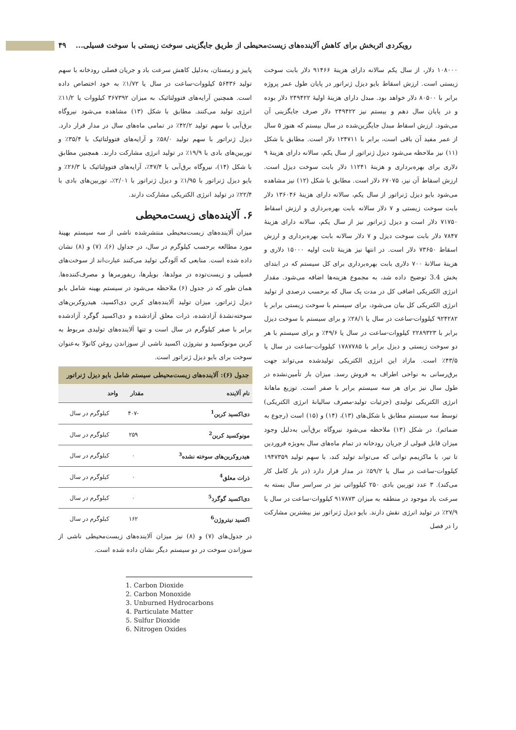رویکردی اثربخش برای کاهش آلاینده‌های زیست‌محیطی از طریق جایگزینی سوخت زیستی با سوخت فسیلی... ۴۹
۱۰۸۰۰۰ دلار، از سال یکم سالانه دارای هزینهٔ ۹۱۴۶۶ دلار بابت سوخت زیستی است. ارزش اسقاط بایو دیزل ژنراتور در پایان طول عمر پروژه برابر با ۸۰۵۰۰ دلار خواهد بود. مبدل دارای هزینهٔ اولیهٔ ۲۴۹۴۲۲ دلار بوده و در پایان سال دهم و بیستم نیز ۲۴۹۴۲۲ دلار صرف جایگزینی آن می‌شود. ارزش اسقاط مبدل جایگزین‌شده در سال بیستم که هنوز ۵ سال از عمر مفید آن باقی است، برابر با ۱۲۴۷۱۱ دلار است. مطابق با شکل (۱۱) نیز ملاحظه می‌شود دیزل ژنراتور از سال یکم، سالانه دارای هزینهٔ ۹ دلاری برای بهره‌برداری و هزینهٔ ۱۱۲۴۱ دلار بابت سوخت دیزل است. ارزش اسقاط آن نیز، ۶۷۰۷۵ دلار است. مطابق با شکل (۱۲) نیز مشاهده می‌شود بایو دیزل ژنراتور از سال یکم، سالانه دارای هزینهٔ ۱۳۶۰۴۶ دلار بابت سوخت زیستی و ۷ دلار سالانه بابت بهره‌برداری و ارزش اسقاط ۷۱۷۵۰ دلار است و دیزل ژنراتور نیز از سال یکم، سالانه دارای هزینهٔ ۷۸۴۷ دلار بابت سوخت دیزل و ۷ دلار سالانه بابت بهره‌برداری و ارزش اسقاط ۷۳۶۵۰ دلار است. در انتها نیز هزینهٔ ثابت اولیه ۱۵۰۰۰ دلاری و هزینهٔ سالانهٔ ۷۰۰ دلاری بابت بهره‌برداری برای کل سیستم که در ابتدای بخش 3.4 توضیح داده شد، به مجموع هزینه‌ها اضافه می‌شود. مقدار انرژی الکتریکی اضافی کل در مدت یک سال که برحسب درصدی از تولید انرژی الکتریکی کل بیان می‌شود، برای سیستم با سوخت زیستی برابر با ۹۲۴۲۸۲ کیلووات-ساعت در سال یا ۲۸/۱٪ و برای سیستم با سوخت دیزل برابر با ۲۲۸۹۳۲۳ کیلووات-ساعت در سال یا ۴۹/۶٪ و برای سیستم با هر دو سوخت زیستی و دیزل برابر با ۱۷۸۷۷۸۵ کیلووات-ساعت در سال یا ۴۳/۵٪ است. مازاد این انرژی الکتریکی تولیدشده می‌تواند جهت برق‌رسانی به نواحی اطراف به فروش رسد. میزان بار تأمین‌نشده در طول سال نیز برای هر سه سیستم برابر با صفر است. توزیع ماهانهٔ انرژی الکتریکی تولیدی (جزئیات تولید-مصرف سالیانهٔ انرژی الکتریکی) توسط سه سیستم مطابق با شکل‌های (۱۳)، (۱۴) و (۱۵) است (رجوع به ضمائم). در شکل (۱۳) ملاحظه می‌شود نیروگاه برق‌آبی به‌دلیل وجود میزان قابل قبولی از جریان رودخانه در تمام ماه‌های سال به‌ویژه فروردین تا تیر، با ماکزیمم توانی که می‌تواند تولید کند، با سهم تولید ۱۹۴۷۳۵۹ کیلووات-ساعت در سال یا ۵۹/۲٪ در مدار قرار دارد (در بار کامل کار می‌کند). ۳ عدد توربین بادی ۲۵۰ کیلوواتی نیز در سراسر سال بسته به سرعت باد موجود در منطقه به میزان ۹۱۷۸۷۳ کیلووات-ساعت در سال یا ۲۷/۹٪ در تولید انرژی نقش دارند. بایو دیزل ژنراتور نیز بیشترین مشارکت را در فصل
پاییز و زمستان، به‌دلیل کاهش سرعت باد و جریان فصلی رودخانه با سهم تولید ۵۶۴۳۶ کیلووات-ساعت در سال یا ۱/۷۲٪ به خود اختصاص داده است. همچنین آرایه‌های فتوولتائیک به میزان ۳۶۷۳۹۲ کیلووات یا ۱۱/۲٪ انرژی تولید می‌کنند. مطابق با شکل (۱۳) مشاهده می‌شود نیروگاه برق‌آبی با سهم تولید ۴۲/۲٪ در تمامی ماه‌های سال در مدار قرار دارد. دیزل ژنراتور با سهم تولید ۵۸/۰٪ و آرایه‌های فتوولتائیک با ۳۵/۴٪ و توربین‌های بادی با ۱۹/۹٪ در تولید انرژی مشارکت دارند. همچنین مطابق با شکل (۱۴)، نیروگاه برق‌آبی با ۴۷/۴٪، آرایه‌های فتوولتائیک با ۲۶/۳٪ و بایو دیزل ژنراتور با ۱/۹۵٪ و دیزل ژنراتور با ۲/۰۱٪، توربین‌های بادی با ۲۲/۴٪ در تولید انرژی الکتریکی مشارکت دارند.
۶. آلاینده‌های زیست‌محیطی
میزان آلاینده‌های زیست‌محیطی منتشرشده ناشی از سه سیستم بهینهٔ مورد مطالعه برحسب کیلوگرم در سال، در جداول (۶)، (۷) و (۸) نشان داده شده است. منابعی که آلودگی تولید می‌کنند عبارت‌اند از سوخت‌های فسیلی و زیست‌توده در مولدها، بویلرها، ریفورمرها و مصرف‌کننده‌ها. همان طور که در جدول (۶) ملاحظه می‌شود در سیستم بهینه شامل بایو دیزل ژنراتور، میزان تولید آلاینده‌های کربن دی‌اکسید، هیدروکربن‌های سوخته‌نشدهٔ آزادشده، ذرات معلق آزادشده و دی‌اکسید گوگرد آزادشده برابر با صفر کیلوگرم در سال است و تنها آلاینده‌های تولیدی مربوط به کربن مونوکسید و نیتروژن اکسید ناشی از سوزاندن روغن کانولا به‌عنوان سوخت برای بایو دیزل ژنراتور است.
جدول (۶): آلاینده‌های زیست‌محیطی سیستم شامل بایو دیزل ژنراتور
| نام آلاینده | مقدار | واحد |
| --- | --- | --- |
| دی‌اکسید کربن<sup>1</sup> | -۴۰۷ | کیلوگرم در سال |
| مونوکسید کربن<sup>2</sup> | ۲۵۹ | کیلوگرم در سال |
| هیدروکربن‌های سوخته نشده<sup>3</sup> | ۰ | کیلوگرم در سال |
| ذرات معلق<sup>4</sup> | ۰ | کیلوگرم در سال |
| دی‌اکسید گوگرد<sup>5</sup> | ۰ | کیلوگرم در سال |
| اکسید نیتروژن<sup>6</sup> | ۱۶۲ | کیلوگرم در سال |
در جدول‌های (۷) و (۸) نیز میزان آلاینده‌های زیست‌محیطی ناشی از سوزاندن سوخت در دو سیستم دیگر نشان داده شده است.
1. Carbon Dioxide
2. Carbon Monoxide
3. Unburned Hydrocarbons
4. Particulate Matter
5. Sulfur Dioxide
6. Nitrogen Oxides